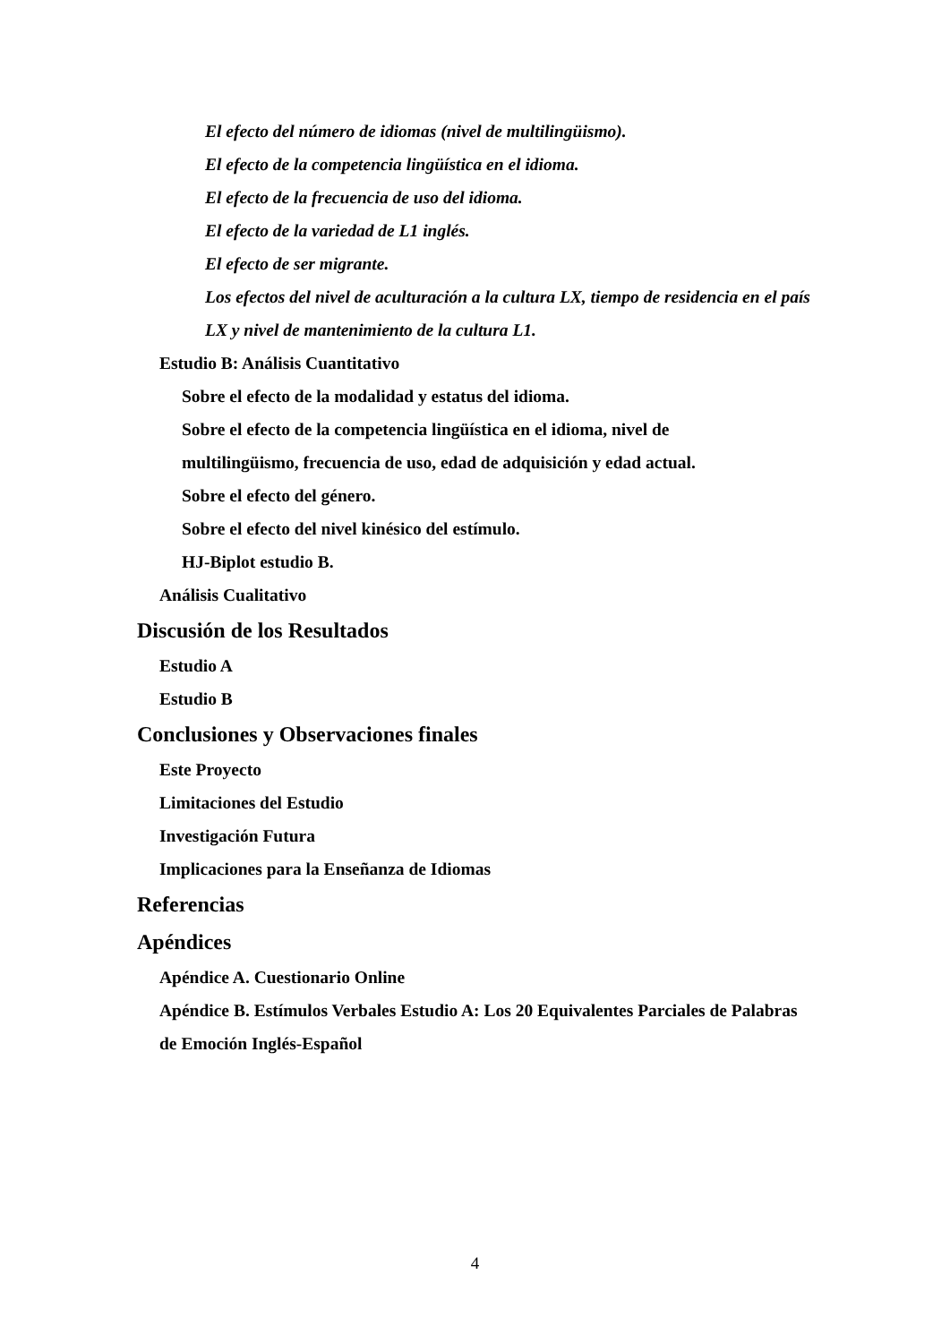El efecto del número de idiomas (nivel de multilingüismo).
El efecto de la competencia lingüística en el idioma.
El efecto de la frecuencia de uso del idioma.
El efecto de la variedad de L1 inglés.
El efecto de ser migrante.
Los efectos del nivel de aculturación a la cultura LX, tiempo de residencia en el país LX y nivel de mantenimiento de la cultura L1.
Estudio B: Análisis Cuantitativo
Sobre el efecto de la modalidad y estatus del idioma.
Sobre el efecto de la competencia lingüística en el idioma, nivel de multilingüismo, frecuencia de uso, edad de adquisición y edad actual.
Sobre el efecto del género.
Sobre el efecto del nivel kinésico del estímulo.
HJ-Biplot estudio B.
Análisis Cualitativo
Discusión de los Resultados
Estudio A
Estudio B
Conclusiones y Observaciones finales
Este Proyecto
Limitaciones del Estudio
Investigación Futura
Implicaciones para la Enseñanza de Idiomas
Referencias
Apéndices
Apéndice A. Cuestionario Online
Apéndice B. Estímulos Verbales Estudio A: Los 20 Equivalentes Parciales de Palabras de Emoción Inglés-Español
4